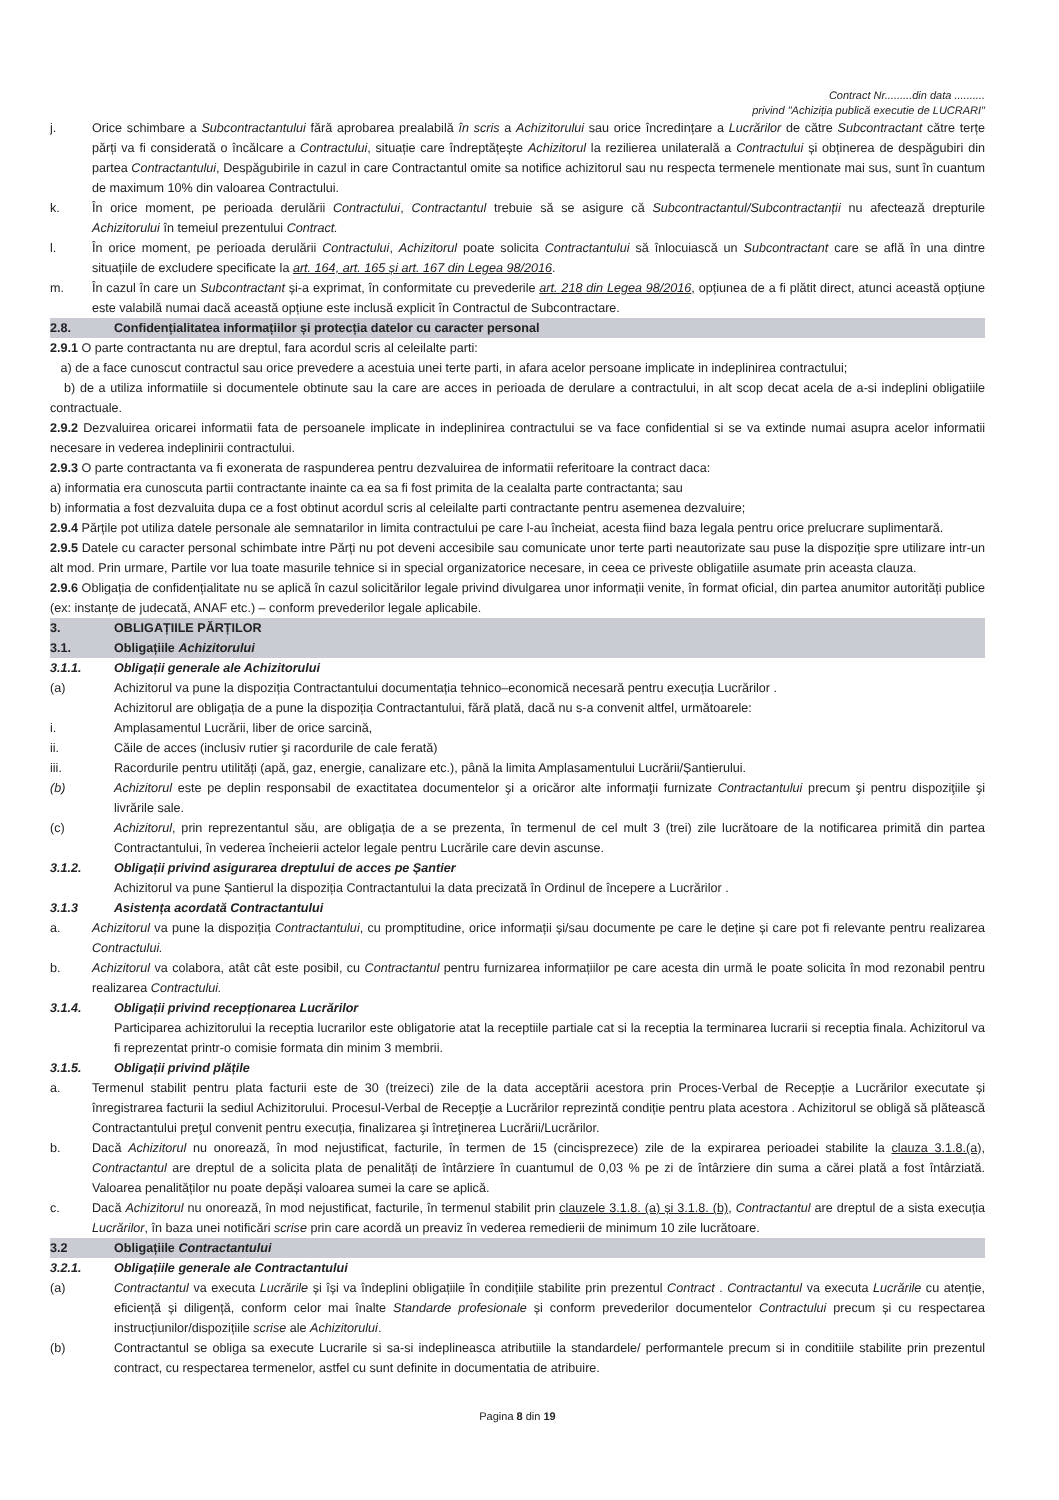Contract Nr.........din data ..........
privind "Achiziția publică executie de LUCRARI"
j. Orice schimbare a Subcontractantului fără aprobarea prealabilă în scris a Achizitorului sau orice încredințare a Lucrărilor de către Subcontractant către terțe părți va fi considerată o încălcare a Contractului, situație care îndreptățește Achizitorul la rezilierea unilaterală a Contractului și obținerea de despăgubiri din partea Contractantului, Despăgubirile in cazul in care Contractantul omite sa notifice achizitorul sau nu respecta termenele mentionate mai sus, sunt în cuantum de maximum 10% din valoarea Contractului.
k. În orice moment, pe perioada derulării Contractului, Contractantul trebuie să se asigure că Subcontractantul/Subcontractanții nu afectează drepturile Achizitorului în temeiul prezentului Contract.
l. În orice moment, pe perioada derulării Contractului, Achizitorul poate solicita Contractantului să înlocuiască un Subcontractant care se află în una dintre situațiile de excludere specificate la art. 164, art. 165 și art. 167 din Legea 98/2016.
m. În cazul în care un Subcontractant și-a exprimat, în conformitate cu prevederile art. 218 din Legea 98/2016, opțiunea de a fi plătit direct, atunci această opțiune este valabilă numai dacă această opțiune este inclusă explicit în Contractul de Subcontractare.
2.8. Confidențialitatea informațiilor și protecția datelor cu caracter personal
2.9.1 O parte contractanta nu are dreptul, fara acordul scris al celeilalte parti:
a) de a face cunoscut contractul sau orice prevedere a acestuia unei terte parti, in afara acelor persoane implicate in indeplinirea contractului;
b) de a utiliza informatiile si documentele obtinute sau la care are acces in perioada de derulare a contractului, in alt scop decat acela de a-si indeplini obligatiile contractuale.
2.9.2 Dezvaluirea oricarei informatii fata de persoanele implicate in indeplinirea contractului se va face confidential si se va extinde numai asupra acelor informatii necesare in vederea indeplinirii contractului.
2.9.3 O parte contractanta va fi exonerata de raspunderea pentru dezvaluirea de informatii referitoare la contract daca:
a) informatia era cunoscuta partii contractante inainte ca ea sa fi fost primita de la cealalta parte contractanta; sau
b) informatia a fost dezvaluita dupa ce a fost obtinut acordul scris al celeilalte parti contractante pentru asemenea dezvaluire;
2.9.4 Părțile pot utiliza datele personale ale semnatarilor in limita contractului pe care l-au încheiat, acesta fiind baza legala pentru orice prelucrare suplimentară.
2.9.5 Datele cu caracter personal schimbate intre Părți nu pot deveni accesibile sau comunicate unor terte parti neautorizate sau puse la dispoziție spre utilizare intr-un alt mod. Prin urmare, Partile vor lua toate masurile tehnice si in special organizatorice necesare, in ceea ce priveste obligatiile asumate prin aceasta clauza.
2.9.6 Obligația de confidențialitate nu se aplică în cazul solicitărilor legale privind divulgarea unor informații venite, în format oficial, din partea anumitor autorități publice (ex: instanțe de judecată, ANAF etc.) – conform prevederilor legale aplicabile.
3. OBLIGAȚIILE PĂRȚILOR
3.1. Obligațiile Achizitorului
3.1.1. Obligații generale ale Achizitorului
(a) Achizitorul va pune la dispoziția Contractantului documentația tehnico–economică necesară pentru execuția Lucrărilor .
Achizitorul are obligația de a pune la dispoziția Contractantului, fără plată, dacă nu s-a convenit altfel, următoarele:
i. Amplasamentul Lucrării, liber de orice sarcină,
ii. Căile de acces (inclusiv rutier şi racordurile de cale ferată)
iii. Racordurile pentru utilități (apă, gaz, energie, canalizare etc.), până la limita Amplasamentului Lucrării/Șantierului.
(b) Achizitorul este pe deplin responsabil de exactitatea documentelor şi a oricăror alte informaţii furnizate Contractantului precum şi pentru dispoziţiile şi livrările sale.
(c) Achizitorul, prin reprezentantul său, are obligația de a se prezenta, în termenul de cel mult 3 (trei) zile lucrătoare de la notificarea primită din partea Contractantului, în vederea încheierii actelor legale pentru Lucrările care devin ascunse.
3.1.2. Obligații privind asigurarea dreptului de acces pe Șantier
Achizitorul va pune Șantierul la dispoziția Contractantului la data precizată în Ordinul de începere a Lucrărilor .
3.1.3 Asistența acordată Contractantului
a. Achizitorul va pune la dispoziția Contractantului, cu promptitudine, orice informații și/sau documente pe care le deține și care pot fi relevante pentru realizarea Contractului.
b. Achizitorul va colabora, atât cât este posibil, cu Contractantul pentru furnizarea informațiilor pe care acesta din urmă le poate solicita în mod rezonabil pentru realizarea Contractului.
3.1.4. Obligații privind recepționarea Lucrărilor
Participarea achizitorului la receptia lucrarilor este obligatorie atat la receptiile partiale cat si la receptia la terminarea lucrarii si receptia finala. Achizitorul va fi reprezentat printr-o comisie formata din minim 3 membrii.
3.1.5. Obligații privind plățile
a. Termenul stabilit pentru plata facturii este de 30 (treizeci) zile de la data acceptării acestora prin Proces-Verbal de Recepție a Lucrărilor executate și înregistrarea facturii la sediul Achizitorului. Procesul-Verbal de Recepţie a Lucrărilor reprezintă condiție pentru plata acestora . Achizitorul se obligă să plătească Contractantului preţul convenit pentru execuția, finalizarea şi întreţinerea Lucrării/Lucrărilor.
b. Dacă Achizitorul nu onorează, în mod nejustificat, facturile, în termen de 15 (cincisprezece) zile de la expirarea perioadei stabilite la clauza 3.1.8.(a), Contractantul are dreptul de a solicita plata de penalități de întârziere în cuantumul de 0,03 % pe zi de întârziere din suma a cărei plată a fost întârziată. Valoarea penalităților nu poate depăși valoarea sumei la care se aplică.
c. Dacă Achizitorul nu onorează, în mod nejustificat, facturile, în termenul stabilit prin clauzele 3.1.8. (a) și 3.1.8. (b), Contractantul are dreptul de a sista execuția Lucrărilor, în baza unei notificări scrise prin care acordă un preaviz în vederea remedierii de minimum 10 zile lucrătoare.
3.2 Obligațiile Contractantului
3.2.1. Obligațiile generale ale Contractantului
(a) Contractantul va executa Lucrările și își va îndeplini obligațiile în condițiile stabilite prin prezentul Contract . Contractantul va executa Lucrările cu atenție, eficiență și diligență, conform celor mai înalte Standarde profesionale și conform prevederilor documentelor Contractului precum și cu respectarea instrucțiunilor/dispozițiile scrise ale Achizitorului.
(b) Contractantul se obliga sa execute Lucrarile si sa-si indeplineasca atributiile la standardele/ performantele precum si in conditiile stabilite prin prezentul contract, cu respectarea termenelor, astfel cu sunt definite in documentatia de atribuire.
Pagina 8 din 19